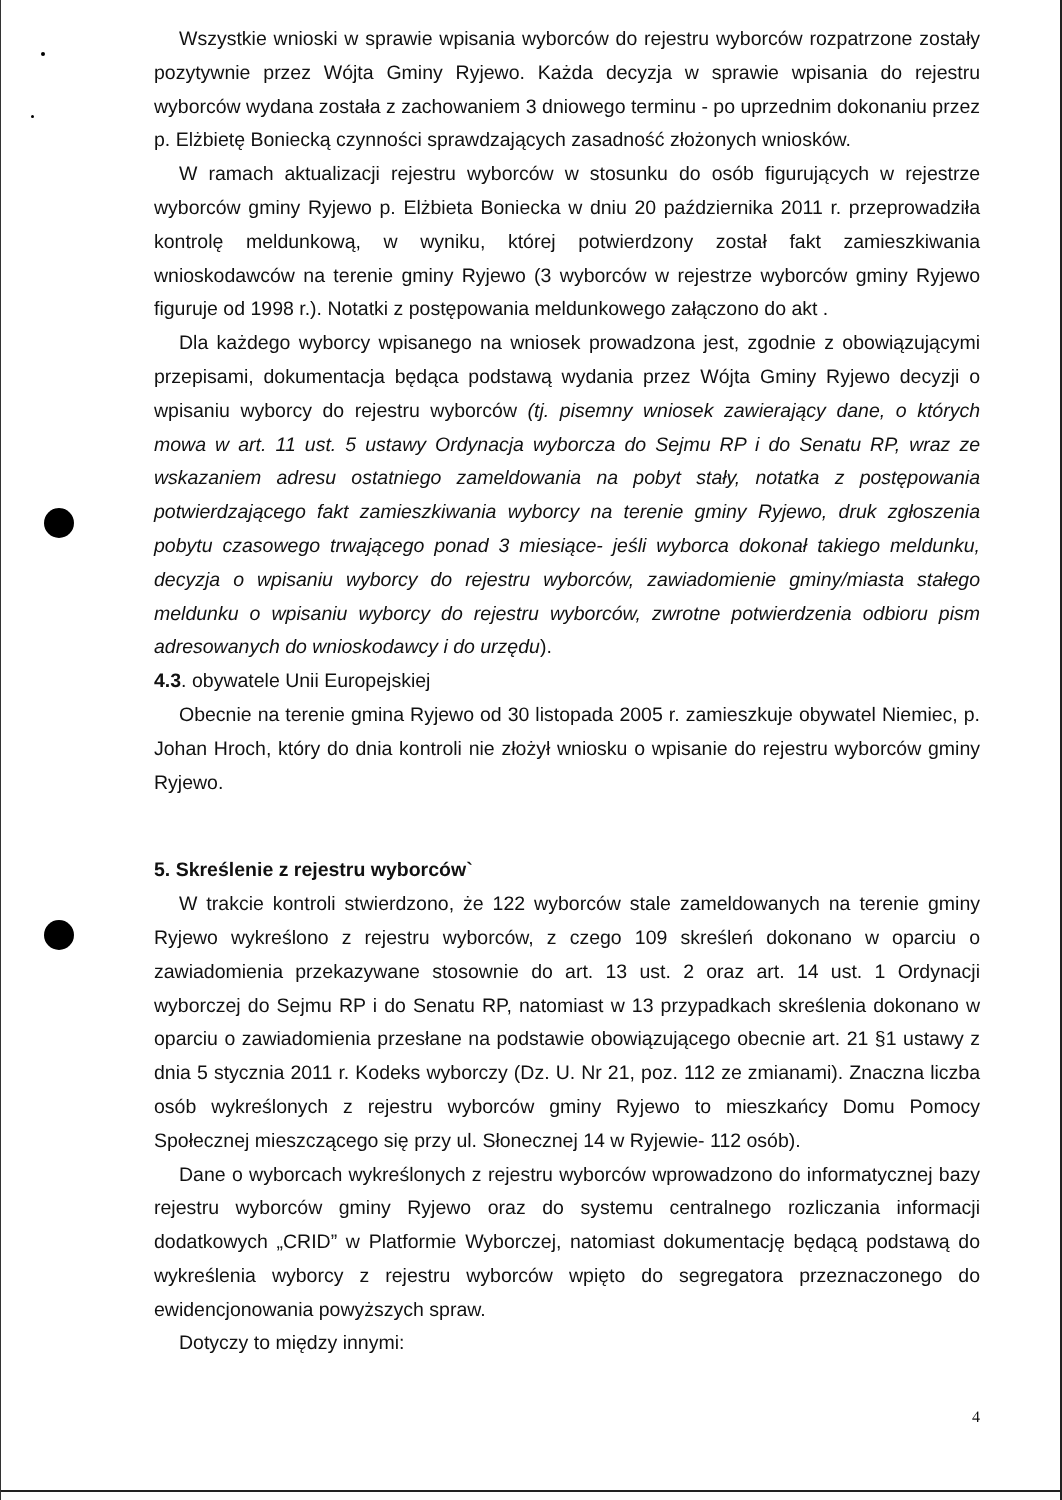Wszystkie wnioski w sprawie wpisania wyborców do rejestru wyborców rozpatrzone zostały pozytywnie przez Wójta Gminy Ryjewo. Każda decyzja w sprawie wpisania do rejestru wyborców wydana została z zachowaniem 3 dniowego terminu - po uprzednim dokonaniu przez p. Elżbietę Boniecką czynności sprawdzających zasadność złożonych wniosków.
W ramach aktualizacji rejestru wyborców w stosunku do osób figurujących w rejestrze wyborców gminy Ryjewo p. Elżbieta Boniecka w dniu 20 października 2011 r. przeprowadziła kontrolę meldunkową, w wyniku, której potwierdzony został fakt zamieszkiwania wnioskodawców na terenie gminy Ryjewo (3 wyborców w rejestrze wyborców gminy Ryjewo figuruje od 1998 r.). Notatki z postępowania meldunkowego załączono do akt .
Dla każdego wyborcy wpisanego na wniosek prowadzona jest, zgodnie z obowiązującymi przepisami, dokumentacja będąca podstawą wydania przez Wójta Gminy Ryjewo decyzji o wpisaniu wyborcy do rejestru wyborców (tj. pisemny wniosek zawierający dane, o których mowa w art. 11 ust. 5 ustawy Ordynacja wyborcza do Sejmu RP i do Senatu RP, wraz ze wskazaniem adresu ostatniego zameldowania na pobyt stały, notatka z postępowania potwierdzającego fakt zamieszkiwania wyborcy na terenie gminy Ryjewo, druk zgłoszenia pobytu czasowego trwającego ponad 3 miesiące- jeśli wyborca dokonał takiego meldunku, decyzja o wpisaniu wyborcy do rejestru wyborców, zawiadomienie gminy/miasta stałego meldunku o wpisaniu wyborcy do rejestru wyborców, zwrotne potwierdzenia odbioru pism adresowanych do wnioskodawcy i do urzędu).
4.3. obywatele Unii Europejskiej
Obecnie na terenie gmina Ryjewo od 30 listopada 2005 r. zamieszkuje obywatel Niemiec, p. Johan Hroch, który do dnia kontroli nie złożył wniosku o wpisanie do rejestru wyborców gminy Ryjewo.
5. Skreślenie z rejestru wyborców`
W trakcie kontroli stwierdzono, że 122 wyborców stale zameldowanych na terenie gminy Ryjewo wykreślono z rejestru wyborców, z czego 109 skreśleń dokonano w oparciu o zawiadomienia przekazywane stosownie do art. 13 ust. 2 oraz art. 14 ust. 1 Ordynacji wyborczej do Sejmu RP i do Senatu RP, natomiast w 13 przypadkach skreślenia dokonano w oparciu o zawiadomienia przesłane na podstawie obowiązującego obecnie art. 21 §1 ustawy z dnia 5 stycznia 2011 r. Kodeks wyborczy (Dz. U. Nr 21, poz. 112 ze zmianami). Znaczna liczba osób wykreślonych z rejestru wyborców gminy Ryjewo to mieszkańcy Domu Pomocy Społecznej mieszczącego się przy ul. Słonecznej 14 w Ryjewie- 112 osób).
Dane o wyborcach wykreślonych z rejestru wyborców wprowadzono do informatycznej bazy rejestru wyborców gminy Ryjewo oraz do systemu centralnego rozliczania informacji dodatkowych „CRID” w Platformie Wyborczej, natomiast dokumentację będącą podstawą do wykreślenia wyborcy z rejestru wyborców wpięto do segregatora przeznaczonego do ewidencjonowania powyższych spraw.
Dotyczy to między innymi:
4